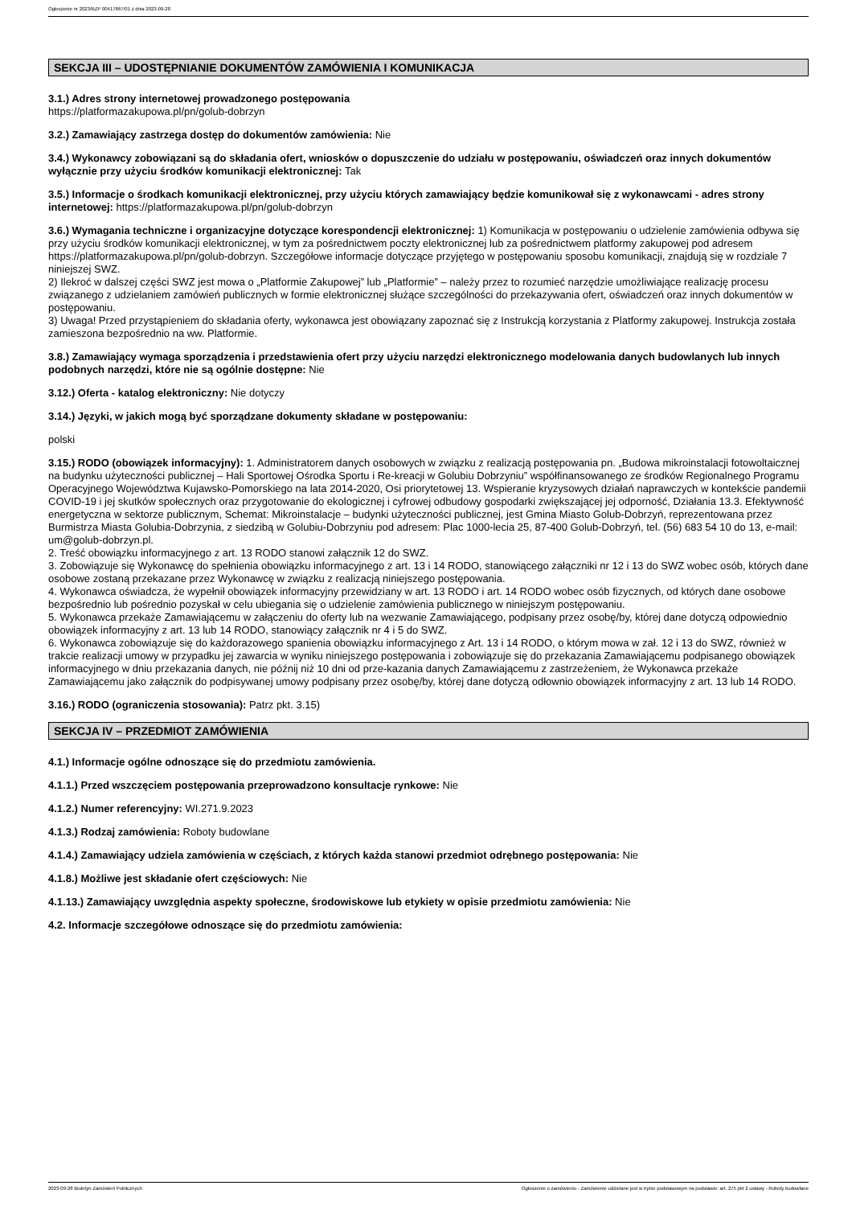Ogłoszenie nr 2023/BZP 00417867/01 z dnia 2023-09-28
SEKCJA III – UDOSTĘPNIANIE DOKUMENTÓW ZAMÓWIENIA I KOMUNIKACJA
3.1.) Adres strony internetowej prowadzonego postępowania
https://platformazakupowa.pl/pn/golub-dobrzyn
3.2.) Zamawiający zastrzega dostęp do dokumentów zamówienia: Nie
3.4.) Wykonawcy zobowiązani są do składania ofert, wniosków o dopuszczenie do udziału w postępowaniu, oświadczeń oraz innych dokumentów wyłącznie przy użyciu środków komunikacji elektronicznej: Tak
3.5.) Informacje o środkach komunikacji elektronicznej, przy użyciu których zamawiający będzie komunikował się z wykonawcami - adres strony internetowej: https://platformazakupowa.pl/pn/golub-dobrzyn
3.6.) Wymagania techniczne i organizacyjne dotyczące korespondencji elektronicznej: 1) Komunikacja w postępowaniu o udzielenie zamówienia odbywa się przy użyciu środków komunikacji elektronicznej, w tym za pośrednictwem poczty elektronicznej lub za pośrednictwem platformy zakupowej pod adresem https://platformazakupowa.pl/pn/golub-dobrzyn. Szczegółowe informacje dotyczące przyjętego w postępowaniu sposobu komunikacji, znajdują się w rozdziale 7 niniejszej SWZ.
2) Ilekroć w dalszej części SWZ jest mowa o „Platformie Zakupowej” lub „Platformie” – należy przez to rozumieć narzędzie umożliwiające realizację procesu związanego z udzielaniem zamówień publicznych w formie elektronicznej służące szczególności do przekazywania ofert, oświadczeń oraz innych dokumentów w postępowaniu.
3) Uwaga! Przed przystąpieniem do składania oferty, wykonawca jest obowiązany zapoznać się z Instrukcją korzystania z Platformy zakupowej. Instrukcja została zamieszona bezpośrednio na ww. Platformie.
3.8.) Zamawiający wymaga sporządzenia i przedstawienia ofert przy użyciu narzędzi elektronicznego modelowania danych budowlanych lub innych podobnych narzędzi, które nie są ogólnie dostępne: Nie
3.12.) Oferta - katalog elektroniczny: Nie dotyczy
3.14.) Języki, w jakich mogą być sporządzane dokumenty składane w postępowaniu:
polski
3.15.) RODO (obowiązek informacyjny): 1. Administratorem danych osobowych w związku z realizacją postępowania pn. „Budowa mikroinstalacji fotowoltaicznej na budynku użyteczności publicznej – Hali Sportowej Ośrodka Sportu i Re-kreacji w Golubiu Dobrzyniu” współfinansowanego ze środków Regionalnego Programu Operacyjnego Województwa Kujawsko-Pomorskiego na lata 2014-2020, Osi priorytetowej 13. Wspieranie kryzysowych działań naprawczych w kontekście pandemii COVID-19 i jej skutków społecznych oraz przygotowanie do ekologicznej i cyfrowej odbudowy gospodarki zwiększającej jej odporność, Działania 13.3. Efektywność energetyczna w sektorze publicznym, Schemat: Mikroinstalacje – budynki użyteczności publicznej, jest Gmina Miasto Golub-Dobrzyń, reprezentowana przez Burmistrza Miasta Golubia-Dobrzynia, z siedzibą w Golubiu-Dobrzyniu pod adresem: Plac 1000-lecia 25, 87-400 Golub-Dobrzyń, tel. (56) 683 54 10 do 13, e-mail: um@golub-dobrzyn.pl.
2. Treść obowiązku informacyjnego z art. 13 RODO stanowi załącznik 12 do SWZ.
3. Zobowiązuje się Wykonawcę do spełnienia obowiązku informacyjnego z art. 13 i 14 RODO, stanowiącego załączniki nr 12 i 13 do SWZ wobec osób, których dane osobowe zostaną przekazane przez Wykonawcę w związku z realizacją niniejszego postępowania.
4. Wykonawca oświadcza, że wypełnił obowiązek informacyjny przewidziany w art. 13 RODO i art. 14 RODO wobec osób fizycznych, od których dane osobowe bezpośrednio lub pośrednio pozyskał w celu ubiegania się o udzielenie zamówienia publicznego w niniejszym postępowaniu.
5. Wykonawca przekaże Zamawiającemu w załączeniu do oferty lub na wezwanie Zamawiającego, podpisany przez osobę/by, której dane dotyczą odpowiednio obowiązek informacyjny z art. 13 lub 14 RODO, stanowiący załącznik nr 4 i 5 do SWZ.
6. Wykonawca zobowiązuje się do każdorazowego spanienia obowiązku informacyjnego z Art. 13 i 14 RODO, o którym mowa w zał. 12 i 13 do SWZ, również w trakcie realizacji umowy w przypadku jej zawarcia w wyniku niniejszego postępowania i zobowiązuje się do przekazania Zamawiającemu podpisanego obowiązek informacyjnego w dniu przekazania danych, nie późnij niż 10 dni od prze-kazania danych Zamawiającemu z zastrzeżeniem, że Wykonawca przekaże Zamawiającemu jako załącznik do podpisywanej umowy podpisany przez osobę/by, której dane dotyczą odłownio obowiązek informacyjny z art. 13 lub 14 RODO.
3.16.) RODO (ograniczenia stosowania): Patrz pkt. 3.15)
SEKCJA IV – PRZEDMIOT ZAMÓWIENIA
4.1.) Informacje ogólne odnoszące się do przedmiotu zamówienia.
4.1.1.) Przed wszczęciem postępowania przeprowadzono konsultacje rynkowe: Nie
4.1.2.) Numer referencyjny: WI.271.9.2023
4.1.3.) Rodzaj zamówienia: Roboty budowlane
4.1.4.) Zamawiający udziela zamówienia w częściach, z których każda stanowi przedmiot odrębnego postępowania: Nie
4.1.8.) Możliwe jest składanie ofert częściowych: Nie
4.1.13.) Zamawiający uwzględnia aspekty społeczne, środowiskowe lub etykiety w opisie przedmiotu zamówienia: Nie
4.2. Informacje szczegółowe odnoszące się do przedmiotu zamówienia:
2023-09-28 Biuletyn Zamówień Publicznych Ogłoszenie o zamówieniu - Zamówienie udzielane jest w trybie podstawowym na podstawie: art. 275 pkt 2 ustawy - Roboty budowlane